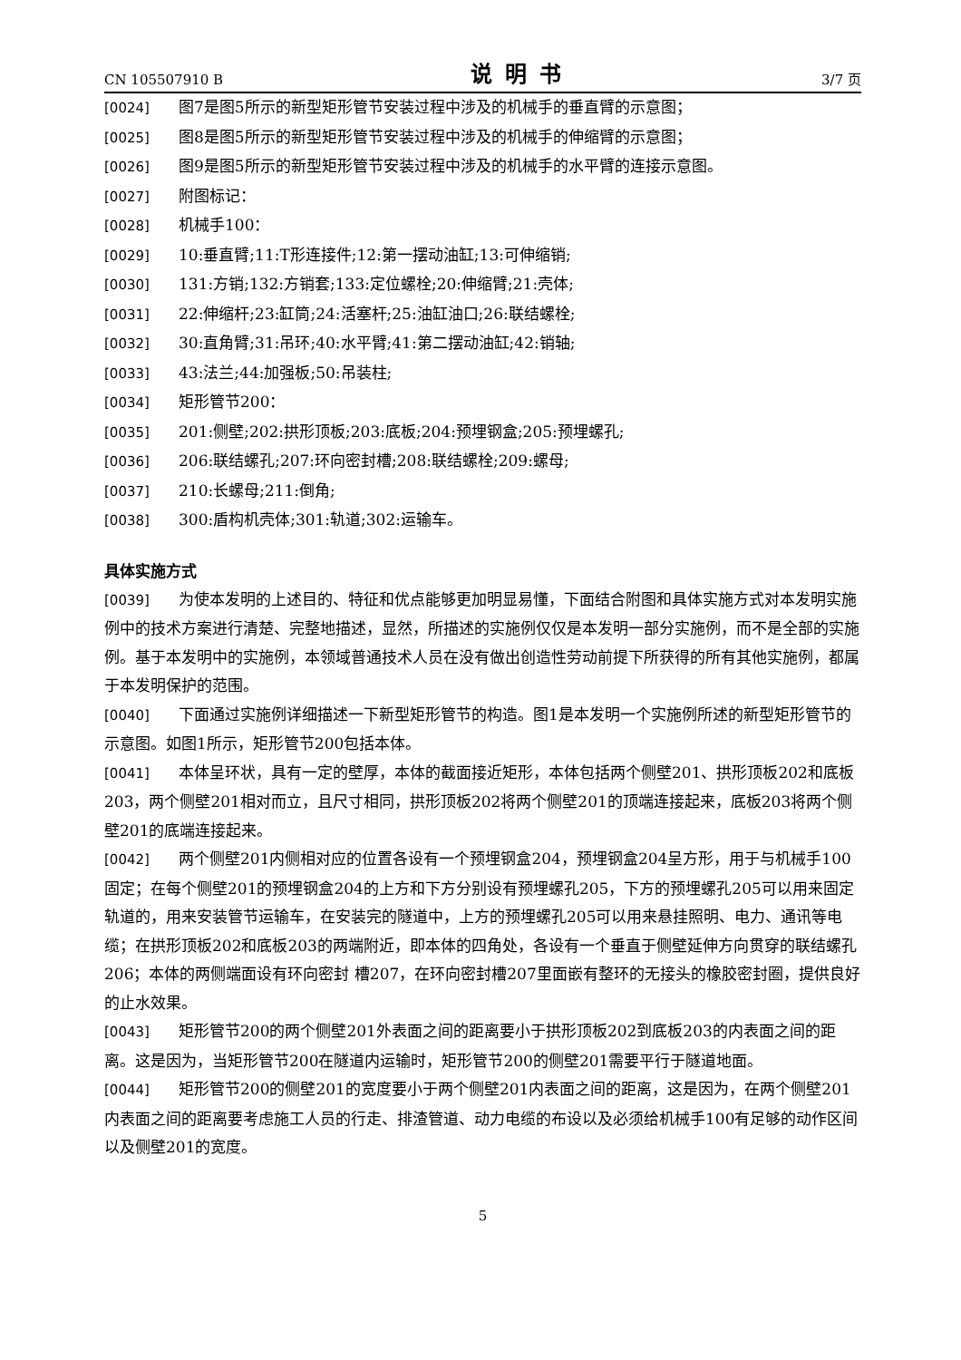CN 105507910 B 说明书 3/7 页
[0024] 图7是图5所示的新型矩形管节安装过程中涉及的机械手的垂直臂的示意图；
[0025] 图8是图5所示的新型矩形管节安装过程中涉及的机械手的伸缩臂的示意图；
[0026] 图9是图5所示的新型矩形管节安装过程中涉及的机械手的水平臂的连接示意图。
[0027] 附图标记：
[0028] 机械手100：
[0029] 10:垂直臂;11:T形连接件;12:第一摆动油缸;13:可伸缩销;
[0030] 131:方销;132:方销套;133:定位螺栓;20:伸缩臂;21:壳体;
[0031] 22:伸缩杆;23:缸筒;24:活塞杆;25:油缸油口;26:联结螺栓;
[0032] 30:直角臂;31:吊环;40:水平臂;41:第二摆动油缸;42:销轴;
[0033] 43:法兰;44:加强板;50:吊装柱;
[0034] 矩形管节200：
[0035] 201:侧壁;202:拱形顶板;203:底板;204:预埋钢盒;205:预埋螺孔;
[0036] 206:联结螺孔;207:环向密封槽;208:联结螺栓;209:螺母;
[0037] 210:长螺母;211:倒角;
[0038] 300:盾构机壳体;301:轨道;302:运输车。
具体实施方式
[0039] 为使本发明的上述目的、特征和优点能够更加明显易懂，下面结合附图和具体实施方式对本发明实施例中的技术方案进行清楚、完整地描述，显然，所描述的实施例仅仅是本发明一部分实施例，而不是全部的实施例。基于本发明中的实施例，本领域普通技术人员在没有做出创造性劳动前提下所获得的所有其他实施例，都属于本发明保护的范围。
[0040] 下面通过实施例详细描述一下新型矩形管节的构造。图1是本发明一个实施例所述的新型矩形管节的示意图。如图1所示，矩形管节200包括本体。
[0041] 本体呈环状，具有一定的壁厚，本体的截面接近矩形，本体包括两个侧壁201、拱形顶板202和底板203，两个侧壁201相对而立，且尺寸相同，拱形顶板202将两个侧壁201的顶端连接起来，底板203将两个侧壁201的底端连接起来。
[0042] 两个侧壁201内侧相对应的位置各设有一个预埋钢盒204，预埋钢盒204呈方形，用于与机械手100固定；在每个侧壁201的预埋钢盒204的上方和下方分别设有预埋螺孔205，下方的预埋螺孔205可以用来固定轨道的，用来安装管节运输车，在安装完的隧道中，上方的预埋螺孔205可以用来悬挂照明、电力、通讯等电缆；在拱形顶板202和底板203的两端附近，即本体的四角处，各设有一个垂直于侧壁延伸方向贯穿的联结螺孔206；本体的两侧端面设有环向密封 槽207，在环向密封槽207里面嵌有整环的无接头的橡胶密封圈，提供良好的止水效果。
[0043] 矩形管节200的两个侧壁201外表面之间的距离要小于拱形顶板202到底板203的内表面之间的距离。这是因为，当矩形管节200在隧道内运输时，矩形管节200的侧壁201需要平行于隧道地面。
[0044] 矩形管节200的侧壁201的宽度要小于两个侧壁201内表面之间的距离，这是因为，在两个侧壁201内表面之间的距离要考虑施工人员的行走、排渣管道、动力电缆的布设以及必须给机械手100有足够的动作区间以及侧壁201的宽度。
5